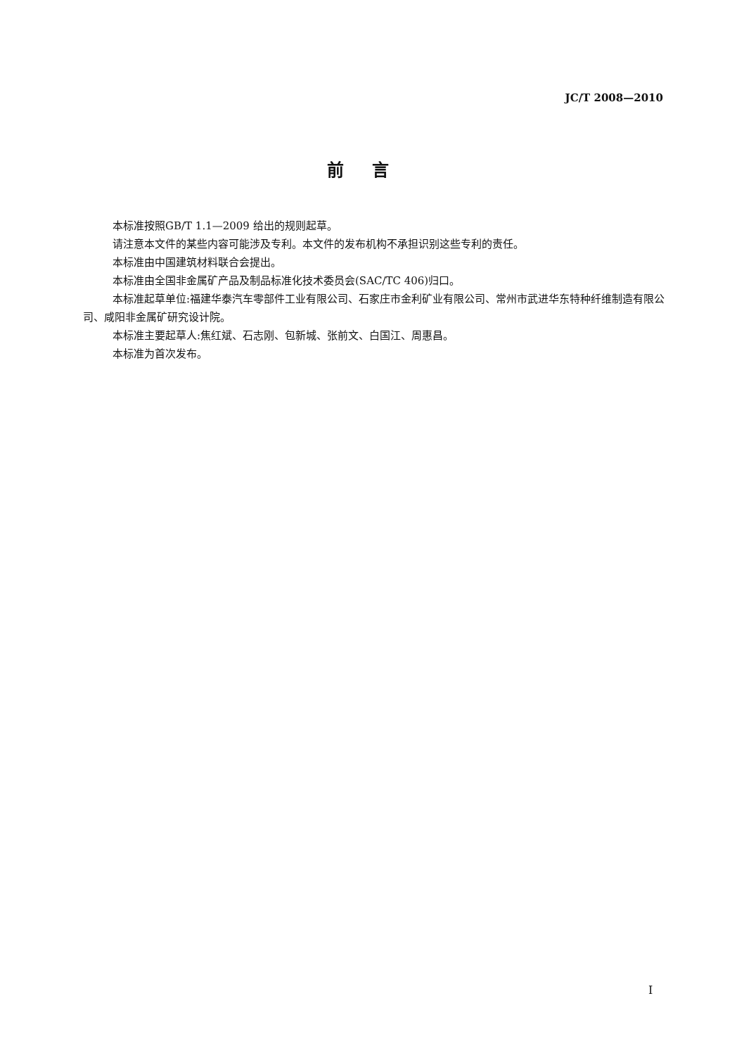JC/T 2008—2010
前言
本标准按照GB/T 1.1—2009 给出的规则起草。
请注意本文件的某些内容可能涉及专利。本文件的发布机构不承担识别这些专利的责任。
本标准由中国建筑材料联合会提出。
本标准由全国非金属矿产品及制品标准化技术委员会(SAC/TC 406)归口。
本标准起草单位:福建华泰汽车零部件工业有限公司、石家庄市金利矿业有限公司、常州市武进华东特种纤维制造有限公司、咸阳非金属矿研究设计院。
本标准主要起草人:焦红斌、石志刚、包新城、张前文、白国江、周惠昌。
本标准为首次发布。
I